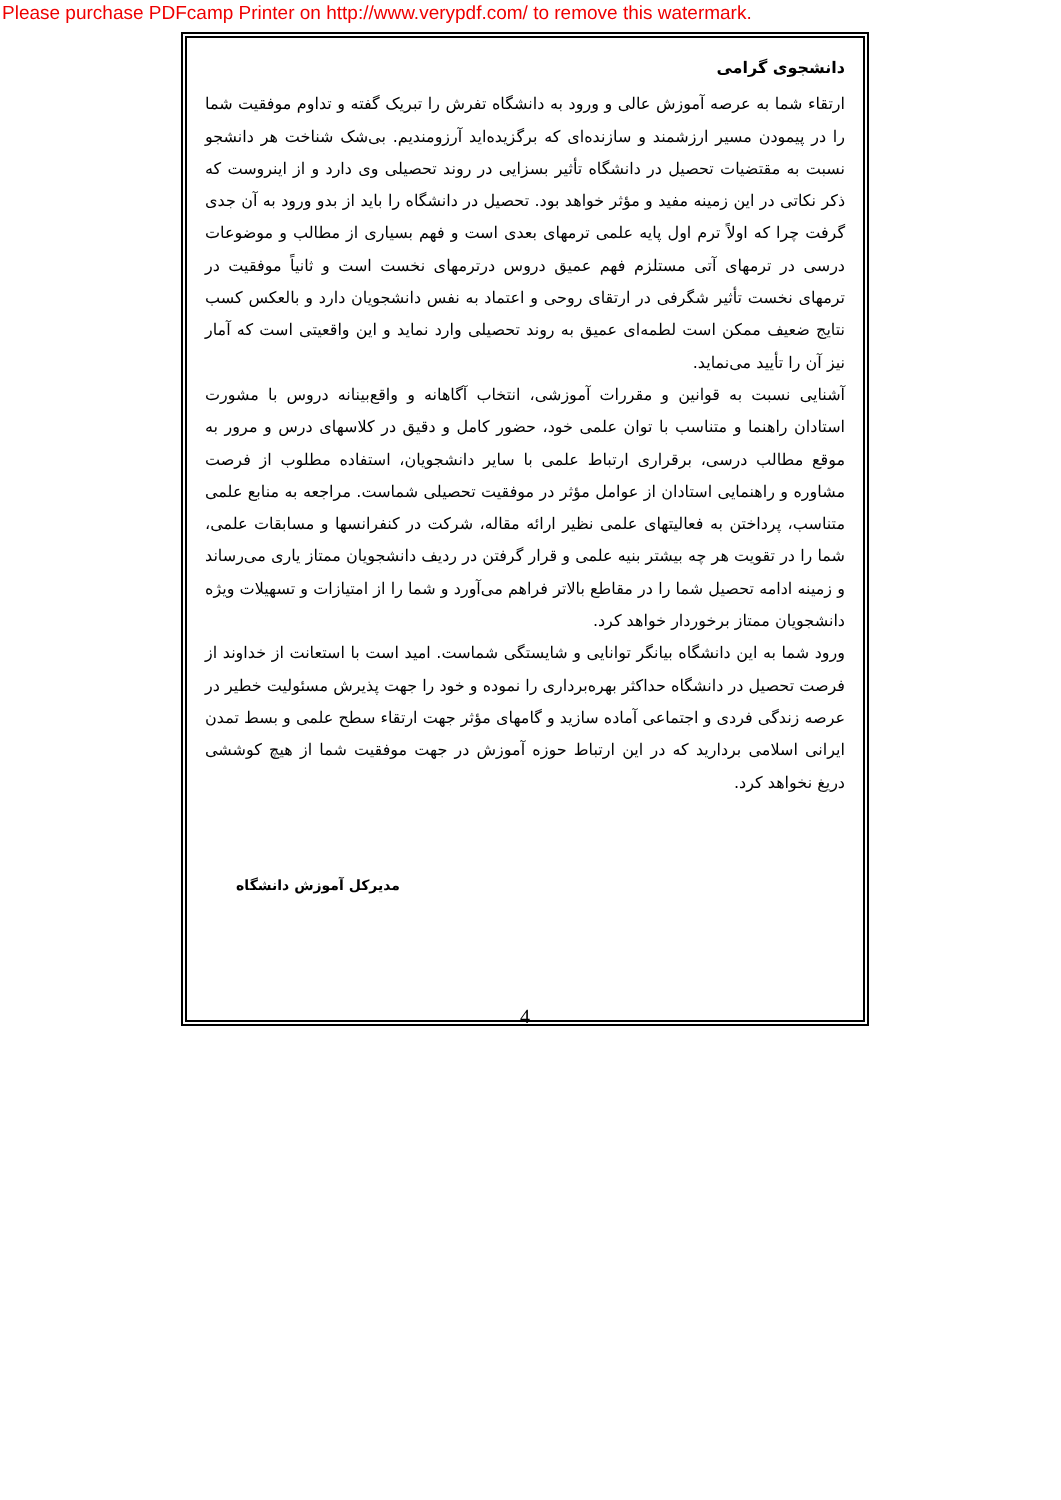Please purchase PDFcamp Printer on http://www.verypdf.com/ to remove this watermark.
دانشجوی گرامی
ارتقاء شما به عرصه آموزش عالی و ورود به دانشگاه تفرش را تبریک گفته و تداوم موفقیت شما را در پیمودن مسیر ارزشمند و سازنده‌ای که برگزیده‌اید آرزومندیم. بی‌شک شناخت هر دانشجو نسبت به مقتضیات تحصیل در دانشگاه تأثیر بسزایی در روند تحصیلی وی دارد و از اینروست که ذکر نکاتی در این زمینه مفید و مؤثر خواهد بود. تحصیل در دانشگاه را باید از بدو ورود به آن جدی گرفت چرا که اولاً ترم اول پایه علمی ترمهای بعدی است و فهم بسیاری از مطالب و موضوعات درسی در ترمهای آتی مستلزم فهم عمیق دروس درترمهای نخست است و ثانیاً موفقیت در ترمهای نخست تأثیر شگرفی در ارتقای روحی و اعتماد به نفس دانشجویان دارد و بالعکس کسب نتایج ضعیف ممکن است لطمه‌ای عمیق به روند تحصیلی وارد نماید و این واقعیتی است که آمار نیز آن را تأیید می‌نماید.
آشنایی نسبت به قوانین و مقررات آموزشی، انتخاب آگاهانه و واقع‌بینانه دروس با مشورت استادان راهنما و متناسب با توان علمی خود، حضور کامل و دقیق در کلاسهای درس و مرور به موقع مطالب درسی، برقراری ارتباط علمی با سایر دانشجویان، استفاده مطلوب از فرصت مشاوره و راهنمایی استادان از عوامل مؤثر در موفقیت تحصیلی شماست. مراجعه به منابع علمی متناسب، پرداختن به فعالیتهای علمی نظیر ارائه مقاله، شرکت در کنفرانسها و مسابقات علمی، شما را در تقویت هر چه بیشتر بنیه علمی و قرار گرفتن در ردیف دانشجویان ممتاز یاری می‌رساند و زمینه ادامه تحصیل شما را در مقاطع بالاتر فراهم می‌آورد و شما را از امتیازات و تسهیلات ویژه دانشجویان ممتاز برخوردار خواهد کرد.
ورود شما به این دانشگاه بیانگر توانایی و شایستگی شماست. امید است با استعانت از خداوند از فرصت تحصیل در دانشگاه حداکثر بهره‌برداری را نموده و خود را جهت پذیرش مسئولیت خطیر در عرصه زندگی فردی و اجتماعی آماده سازید و گامهای مؤثر جهت ارتقاء سطح علمی و بسط تمدن ایرانی اسلامی بردارید که در این ارتباط حوزه آموزش در جهت موفقیت شما از هیچ کوششی دریغ نخواهد کرد.
مدیرکل آموزش دانشگاه
4